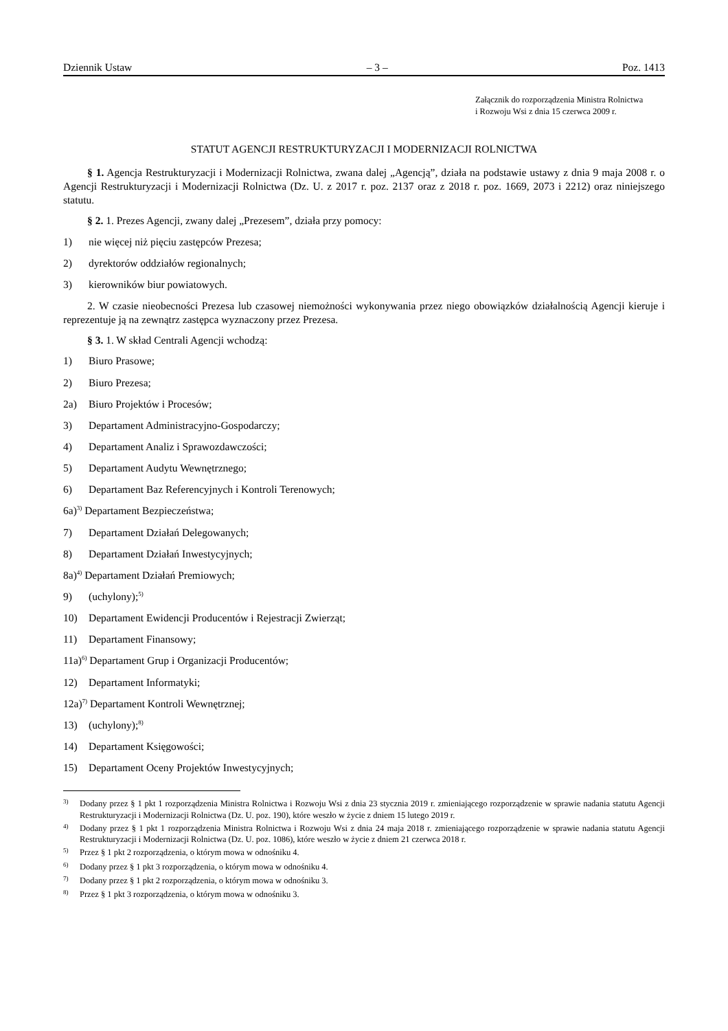Dziennik Ustaw – 3 – Poz. 1413
Załącznik do rozporządzenia Ministra Rolnictwa
i Rozwoju Wsi z dnia 15 czerwca 2009 r.
STATUT AGENCJI RESTRUKTURYZACJI I MODERNIZACJI ROLNICTWA
§ 1. Agencja Restrukturyzacji i Modernizacji Rolnictwa, zwana dalej „Agencją”, działa na podstawie ustawy z dnia 9 maja 2008 r. o Agencji Restrukturyzacji i Modernizacji Rolnictwa (Dz. U. z 2017 r. poz. 2137 oraz z 2018 r. poz. 1669, 2073 i 2212) oraz niniejszego statutu.
§ 2. 1. Prezes Agencji, zwany dalej „Prezesem”, działa przy pomocy:
1) nie więcej niż pięciu zastępców Prezesa;
2) dyrektorów oddziałów regionalnych;
3) kierowników biur powiatowych.
2. W czasie nieobecności Prezesa lub czasowej niemożności wykonywania przez niego obowiązków działalnością Agencji kieruje i reprezentuje ją na zewnątrz zastępca wyznaczony przez Prezesa.
§ 3. 1. W skład Centrali Agencji wchodzą:
1) Biuro Prasowe;
2) Biuro Prezesa;
2a) Biuro Projektów i Procesów;
3) Departament Administracyjno-Gospodarczy;
4) Departament Analiz i Sprawozdawczości;
5) Departament Audytu Wewnętrznego;
6) Departament Baz Referencyjnych i Kontroli Terenowych;
6a)<sup>3)</sup> Departament Bezpieczeństwa;
7) Departament Działań Delegowanych;
8) Departament Działań Inwestycyjnych;
8a)<sup>4)</sup> Departament Działań Premiowych;
9) (uchylony);<sup>5)</sup>
10) Departament Ewidencji Producentów i Rejestracji Zwierząt;
11) Departament Finansowy;
11a)<sup>6)</sup> Departament Grup i Organizacji Producentów;
12) Departament Informatyki;
12a)<sup>7)</sup> Departament Kontroli Wewnętrznej;
13) (uchylony);<sup>8)</sup>
14) Departament Księgowości;
15) Departament Oceny Projektów Inwestycyjnych;
<sup>3)</sup> Dodany przez § 1 pkt 1 rozporządzenia Ministra Rolnictwa i Rozwoju Wsi z dnia 23 stycznia 2019 r. zmieniającego rozporządzenie w sprawie nadania statutu Agencji Restrukturyzacji i Modernizacji Rolnictwa (Dz. U. poz. 190), które weszło w życie z dniem 15 lutego 2019 r.
<sup>4)</sup> Dodany przez § 1 pkt 1 rozporządzenia Ministra Rolnictwa i Rozwoju Wsi z dnia 24 maja 2018 r. zmieniającego rozporządzenie w sprawie nadania statutu Agencji Restrukturyzacji i Modernizacji Rolnictwa (Dz. U. poz. 1086), które weszło w życie z dniem 21 czerwca 2018 r.
<sup>5)</sup> Przez § 1 pkt 2 rozporządzenia, o którym mowa w odnośniku 4.
<sup>6)</sup> Dodany przez § 1 pkt 3 rozporządzenia, o którym mowa w odnośniku 4.
<sup>7)</sup> Dodany przez § 1 pkt 2 rozporządzenia, o którym mowa w odnośniku 3.
<sup>8)</sup> Przez § 1 pkt 3 rozporządzenia, o którym mowa w odnośniku 3.